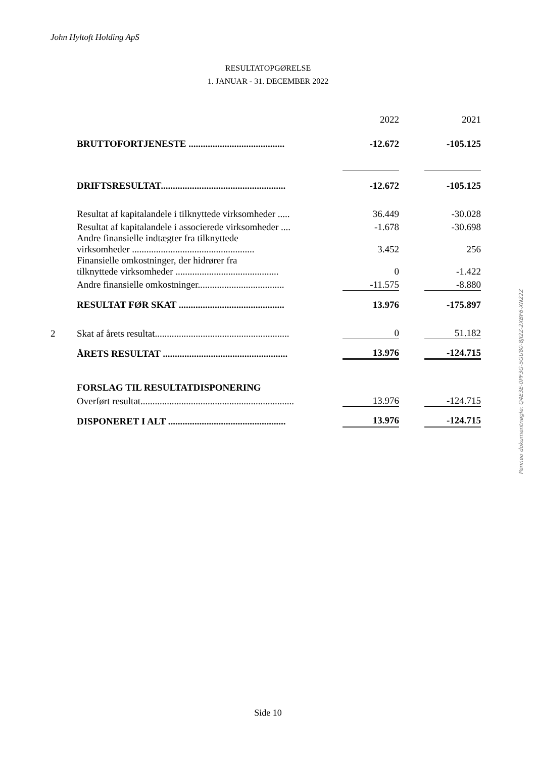John Hyltoft Holding ApS
RESULTATOPGØRELSE
1. JANUAR - 31. DECEMBER 2022
| | | | 2022 | | 2021 |
| | BRUTTOFORTJENESTE ........................................ | | -12.672 | | -105.125 |
| | DRIFTSRESULTAT.................................................... | | -12.672 | | -105.125 |
| | Resultat af kapitalandele i tilknyttede virksomheder ..... | | 36.449 | | -30.028 |
| | Resultat af kapitalandele i associerede virksomheder .... | | -1.678 | | -30.698 |
| | Andre finansielle indtægter fra tilknyttede virksomheder ................................................... | | 3.452 | | 256 |
| | Finansielle omkostninger, der hidrører fra tilknyttede virksomheder ........................................... | | 0 | | -1.422 |
| | Andre finansielle omkostninger.................................... | | -11.575 | | -8.880 |
| | RESULTAT FØR SKAT ............................................ | | 13.976 | | -175.897 |
| 2 | Skat af årets resultat........................................................ | | 0 | | 51.182 |
| | ÅRETS RESULTAT .................................................... | | 13.976 | | -124.715 |
| | FORSLAG TIL RESULTATDISPONERING | | | | |
| | Overført resultat................................................................ | | 13.976 | | -124.715 |
| | DISPONERET I ALT ................................................. | | 13.976 | | -124.715 |
Penneo dokumentnøgle: Q4E3E-0PF3G-5GU80-8JI2Z-2XBF6-XN22Z
Side 10